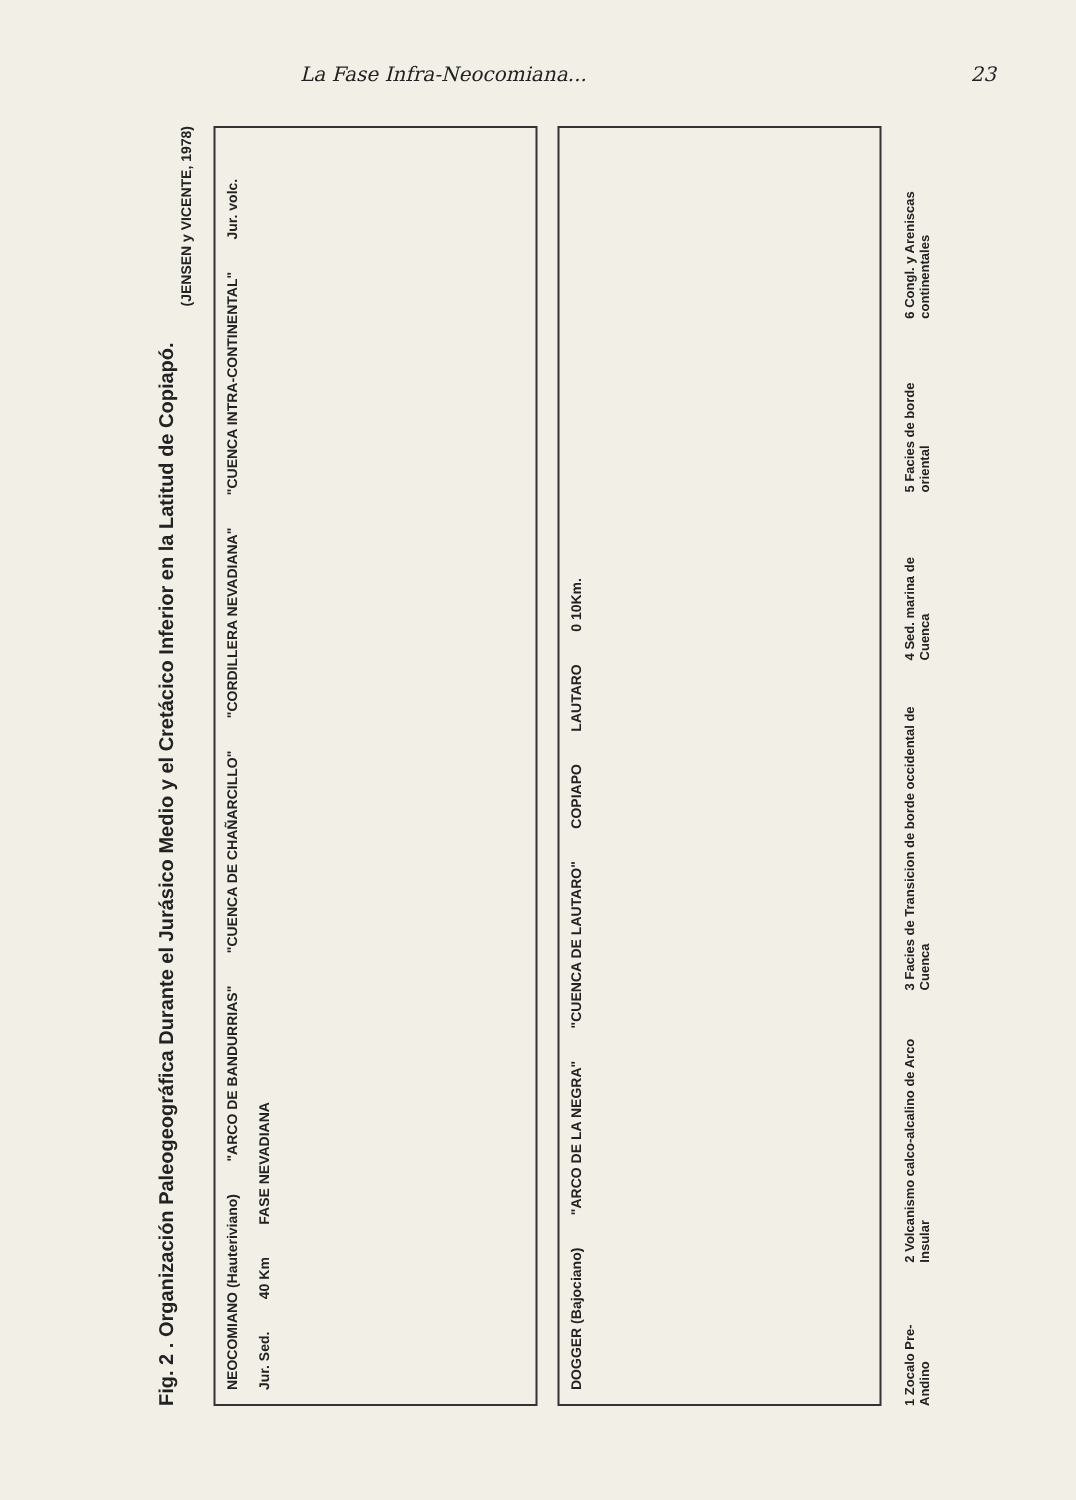La Fase Infra-Neocomiana... 23
Fig. 2 . Organización Paleogeográfica Durante el Jurásico Medio y el Cretácico Inferior en la Latitud de Copiapó.
(JENSEN y VICENTE, 1978)
NEOCOMIANO (Hauteriviano) "ARCO DE BANDURRIAS" "CUENCA DE CHAÑARCILLO" "CORDILLERA NEVADIANA" "CUENCA INTRA-CONTINENTAL" Jur. volc. Jur. Sed. 40 Km FASE NEVADIANA
DOGGER (Bajociano) "ARCO DE LA NEGRA" "CUENCA DE LAUTARO" COPIAPO LAUTARO 0 10Km.
1 Zocalo Pre-Andino 2 Volcanismo calco-alcalino de Arco Insular 3 Facies de Transicion de borde occidental de Cuenca 4 Sed. marina de Cuenca 5 Facies de borde oriental 6 Congl. y Areniscas continentales